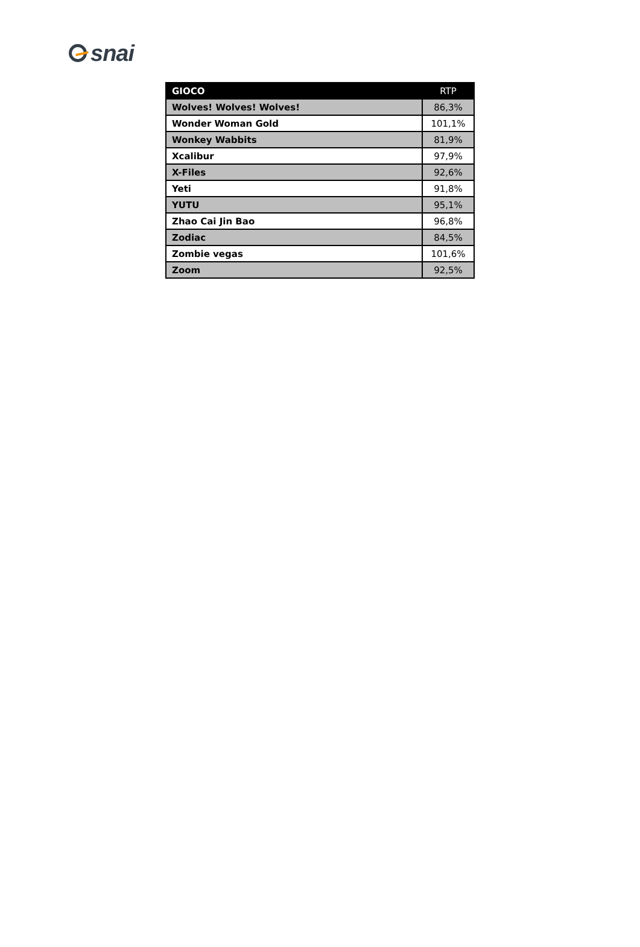snai
| GIOCO | RTP |
| --- | --- |
| Wolves! Wolves! Wolves! | 86,3% |
| Wonder Woman Gold | 101,1% |
| Wonkey Wabbits | 81,9% |
| Xcalibur | 97,9% |
| X-Files | 92,6% |
| Yeti | 91,8% |
| YUTU | 95,1% |
| Zhao Cai Jin Bao | 96,8% |
| Zodiac | 84,5% |
| Zombie vegas | 101,6% |
| Zoom | 92,5% |